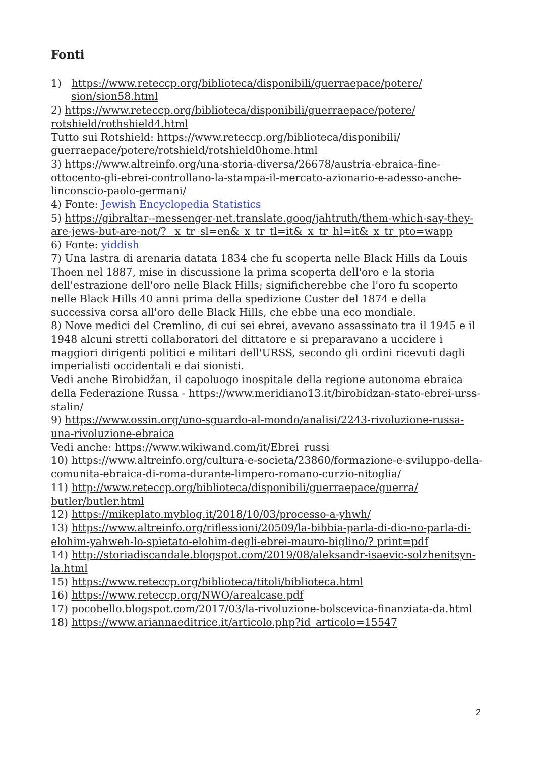Fonti
1) https://www.reteccp.org/biblioteca/disponibili/guerraepace/potere/ sion/sion58.html
2) https://www.reteccp.org/biblioteca/disponibili/guerraepace/potere/ rotshield/rothshield4.html
Tutto sui Rotshield: https://www.reteccp.org/biblioteca/disponibili/ guerraepace/potere/rotshield/rotshield0home.html
3) https://www.altreinfo.org/una-storia-diversa/26678/austria-ebraica-fine-ottocento-gli-ebrei-controllano-la-stampa-il-mercato-azionario-e-adesso-anche-linconscio-paolo-germani/
4) Fonte: Jewish Encyclopedia Statistics
5) https://gibraltar--messenger-net.translate.goog/jahtruth/them-which-say-they-are-jews-but-are-not/? _x_tr_sl=en&_x_tr_tl=it&_x_tr_hl=it&_x_tr_pto=wapp
6) Fonte: yiddish
7) Una lastra di arenaria datata 1834 che fu scoperta nelle Black Hills da Louis Thoen nel 1887, mise in discussione la prima scoperta dell'oro e la storia dell'estrazione dell'oro nelle Black Hills; significherebbe che l'oro fu scoperto nelle Black Hills 40 anni prima della spedizione Custer del 1874 e della successiva corsa all'oro delle Black Hills, che ebbe una eco mondiale.
8) Nove medici del Cremlino, di cui sei ebrei, avevano assassinato tra il 1945 e il 1948 alcuni stretti collaboratori del dittatore e si preparavano a uccidere i maggiori dirigenti politici e militari dell'URSS, secondo gli ordini ricevuti dagli imperialisti occidentali e dai sionisti.
Vedi anche Birobidžan, il capoluogo inospitale della regione autonoma ebraica della Federazione Russa - https://www.meridiano13.it/birobidzan-stato-ebrei-urss-stalin/
9) https://www.ossin.org/uno-sguardo-al-mondo/analisi/2243-rivoluzione-russa-una-rivoluzione-ebraica
Vedi anche: https://www.wikiwand.com/it/Ebrei_russi
10) https://www.altreinfo.org/cultura-e-societa/23860/formazione-e-sviluppo-della-comunita-ebraica-di-roma-durante-limpero-romano-curzio-nitoglia/
11) http://www.reteccp.org/biblioteca/disponibili/guerraepace/guerra/ butler/butler.html
12) https://mikeplato.myblog.it/2018/10/03/processo-a-yhwh/
13) https://www.altreinfo.org/riflessioni/20509/la-bibbia-parla-di-dio-no-parla-di-elohim-yahweh-lo-spietato-elohim-degli-ebrei-mauro-biglino/? print=pdf
14) http://storiadiscandale.blogspot.com/2019/08/aleksandr-isaevic-solzhenitsyn-la.html
15) https://www.reteccp.org/biblioteca/titoli/biblioteca.html
16) https://www.reteccp.org/NWO/arealcase.pdf
17) pocobello.blogspot.com/2017/03/la-rivoluzione-bolscevica-finanziata-da.html
18) https://www.ariannaeditrice.it/articolo.php?id_articolo=15547
2